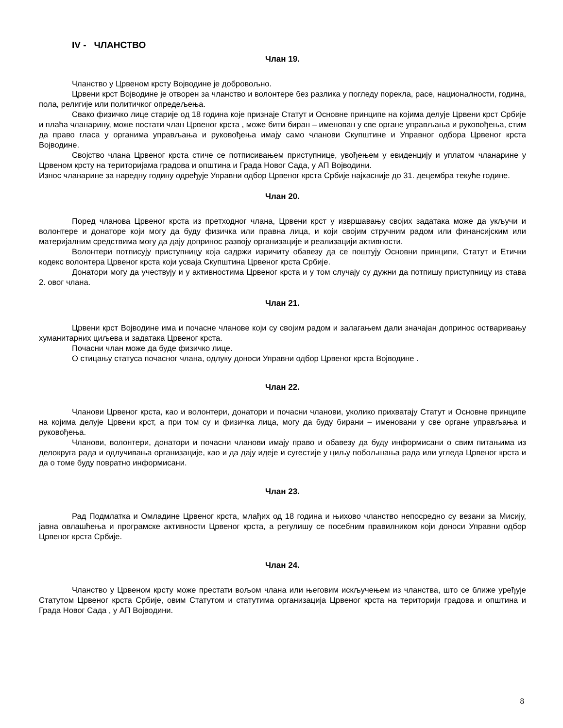IV - ЧЛАНСТВО
Члан 19.
Чланство у Црвеном крсту Војводине је добровољно.
Црвени крст Војводине је отворен за чланство и волонтере без разлика у погледу порекла, расе, националности, година, пола, религије или политичког опредељења.
Свако физичко лице старије од 18 година које признаје Статут и Основне принципе на којима делује Црвени крст Србије и плаћа чланарину, може постати члан Црвеног крста , може бити биран – именован у све органе управљања и руковођења, стим да право гласа у органима управљања и руковођења имају само чланови Скупштине и Управног одбора Црвеног крста Војводине.
Својство члана Црвеног крста стиче се потписивањем приступнице, увођењем у евиденцију и уплатом чланарине у Црвеном крсту на територијама градова и општина и Града Новог Сада, у АП Војводини.
Износ чланарине за наредну годину одређује Управни одбор Црвеног крста Србије најкасније до 31. децембра текуће године.
Члан 20.
Поред чланова Црвеног крста из претходног члана, Црвени крст у извршавању својих задатака може да укључи и волонтере и донаторе који могу да буду физичка или правна лица, и који својим стручним радом или финансијским или материјалним средствима могу да дају допринос развоју организације и реализацији активности.
Волонтери потписују приступницу која садржи изричиту обавезу да се поштују Основни принципи, Статут и Етички кодекс волонтера Црвеног крста који усваја Скупштина Црвеног крста Србије.
Донатори могу да учествују и у активностима Црвеног крста и у том случају су дужни да потпишу приступницу из става 2. овог члана.
Члан 21.
Црвени крст Војводине има и почасне чланове који су својим радом и залагањем дали значајан допринос остваривању хуманитарних циљева и задатака Црвеног крста.
Почасни члан може да буде физичко лице.
О стицању статуса почасног члана, одлуку доноси Управни одбор Црвеног крста Војводине .
Члан 22.
Чланови Црвеног крста, као и волонтери, донатори и почасни чланови, уколико прихватају Статут и Основне принципе на којима делује Црвени крст, а при том су и физичка лица, могу да буду бирани – именовани у све органе управљања и руковођења.
Чланови, волонтери, донатори и почасни чланови имају право и обавезу да буду информисани о свим питањима из делокруга рада и одлучивања организације, као и да дају идеје и сугестије у циљу побољшања рада или угледа Црвеног крста и да о томе буду повратно информисани.
Члан 23.
Рад Подмлатка и Омладине Црвеног крста, млађих од 18 година и њихово чланство непосредно су везани за Мисију, јавна овлашћења и програмске активности Црвеног крста, а регулишу се посебним правилником који доноси Управни одбор Црвеног крста Србије.
Члан 24.
Чланство у Црвеном крсту може престати вољом члана или његовим искључењем из чланства, што се ближе уређује Статутом Црвеног крста Србије, овим Статутом и статутима организација Црвеног крста на територији градова и општина и Града Новог Сада , у АП Војводини.
8